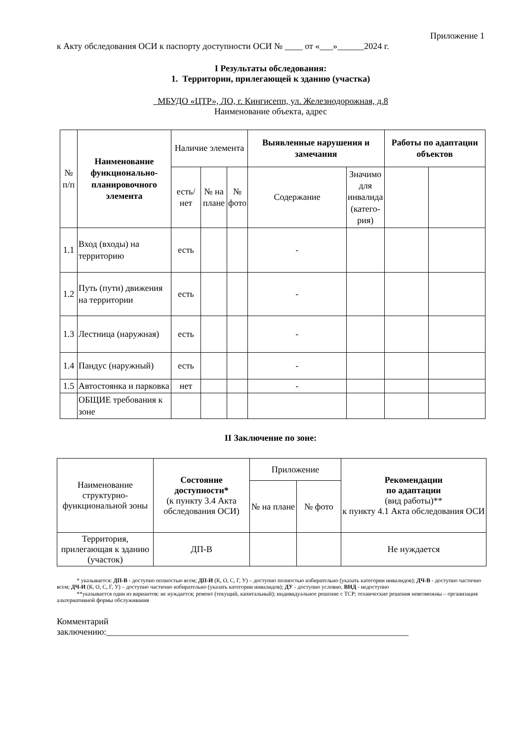Приложение 1
к Акту обследования ОСИ к паспорту доступности ОСИ № ____ от «___»______2024 г.
I Результаты обследования:
1. Территории, прилегающей к зданию (участка)
МБУДО «ЦТР», ЛО, г. Кингисепп, ул. Железнодорожная, д.8
Наименование объекта, адрес
| № п/п | Наименование функционально-планировочного элемента | Наличие элемента | | | Выявленные нарушения и замечания | | Работы по адаптации объектов | |
| --- | --- | --- | --- | --- | --- | --- | --- | --- |
| | | есть/ нет | № на плане | № фото | Содержание | Значимо для инвалида (катего-рия) | | |
| 1.1 | Вход (входы) на территорию | есть | | | - | | | |
| 1.2 | Путь (пути) движения на территории | есть | | | - | | | |
| 1.3 | Лестница (наружная) | есть | | | - | | | |
| 1.4 | Пандус (наружный) | есть | | | - | | | |
| 1.5 | Автостоянка и парковка | нет | | | - | | | |
| | ОБЩИЕ требования к зоне | | | | | | | |
II Заключение по зоне:
| Наименование структурно-функциональной зоны | Состояние доступности* (к пункту 3.4 Акта обследования ОСИ) | Приложение | | Рекомендации по адаптации (вид работы)** к пункту 4.1 Акта обследования ОСИ |
| | | № на плане | № фото | |
| Территория, прилегающая к зданию (участок) | ДП-В | | | Не нуждается |
* указывается: ДП-В - доступно полностью всем; ДП-И (К, О, С, Г, У) – доступно полностью избирательно (указать категории инвалидов); ДЧ-В - доступно частично всем; ДЧ-И (К, О, С, Г, У) – доступно частично избирательно (указать категории инвалидов); ДУ - доступно условно, ВНД - недоступно
**указывается один из вариантов: не нуждается; ремонт (текущий, капитальный); индивидуальное решение с TCP; технические решения невозможны – организация альтернативной формы обслуживания
Комментарий
заключению:____________________________________________________________________